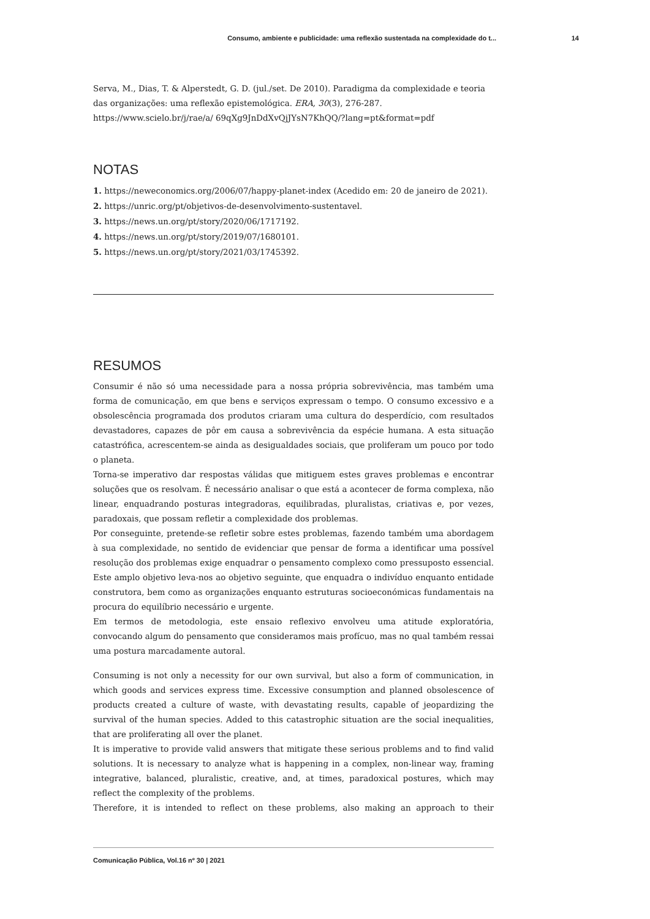Consumo, ambiente e publicidade: uma reflexão sustentada na complexidade do t... 14
Serva, M., Dias, T. & Alperstedt, G. D. (jul./set. De 2010). Paradigma da complexidade e teoria das organizações: uma reflexão epistemológica. ERA, 30(3), 276-287. https://www.scielo.br/j/rae/a/ 69qXg9JnDdXvQjJYsN7KhQQ/?lang=pt&format=pdf
NOTAS
1. https://neweconomics.org/2006/07/happy-planet-index (Acedido em: 20 de janeiro de 2021).
2. https://unric.org/pt/objetivos-de-desenvolvimento-sustentavel.
3. https://news.un.org/pt/story/2020/06/1717192.
4. https://news.un.org/pt/story/2019/07/1680101.
5. https://news.un.org/pt/story/2021/03/1745392.
RESUMOS
Consumir é não só uma necessidade para a nossa própria sobrevivência, mas também uma forma de comunicação, em que bens e serviços expressam o tempo. O consumo excessivo e a obsolescência programada dos produtos criaram uma cultura do desperdício, com resultados devastadores, capazes de pôr em causa a sobrevivência da espécie humana. A esta situação catastrófica, acrescentem-se ainda as desigualdades sociais, que proliferam um pouco por todo o planeta.
Torna-se imperativo dar respostas válidas que mitiguem estes graves problemas e encontrar soluções que os resolvam. É necessário analisar o que está a acontecer de forma complexa, não linear, enquadrando posturas integradoras, equilibradas, pluralistas, criativas e, por vezes, paradoxais, que possam refletir a complexidade dos problemas.
Por conseguinte, pretende-se refletir sobre estes problemas, fazendo também uma abordagem à sua complexidade, no sentido de evidenciar que pensar de forma a identificar uma possível resolução dos problemas exige enquadrar o pensamento complexo como pressuposto essencial. Este amplo objetivo leva-nos ao objetivo seguinte, que enquadra o indivíduo enquanto entidade construtora, bem como as organizações enquanto estruturas socioeconómicas fundamentais na procura do equilíbrio necessário e urgente.
Em termos de metodologia, este ensaio reflexivo envolveu uma atitude exploratória, convocando algum do pensamento que consideramos mais profícuo, mas no qual também ressai uma postura marcadamente autoral.
Consuming is not only a necessity for our own survival, but also a form of communication, in which goods and services express time. Excessive consumption and planned obsolescence of products created a culture of waste, with devastating results, capable of jeopardizing the survival of the human species. Added to this catastrophic situation are the social inequalities, that are proliferating all over the planet.
It is imperative to provide valid answers that mitigate these serious problems and to find valid solutions. It is necessary to analyze what is happening in a complex, non-linear way, framing integrative, balanced, pluralistic, creative, and, at times, paradoxical postures, which may reflect the complexity of the problems.
Therefore, it is intended to reflect on these problems, also making an approach to their
Comunicação Pública, Vol.16 nº 30 | 2021